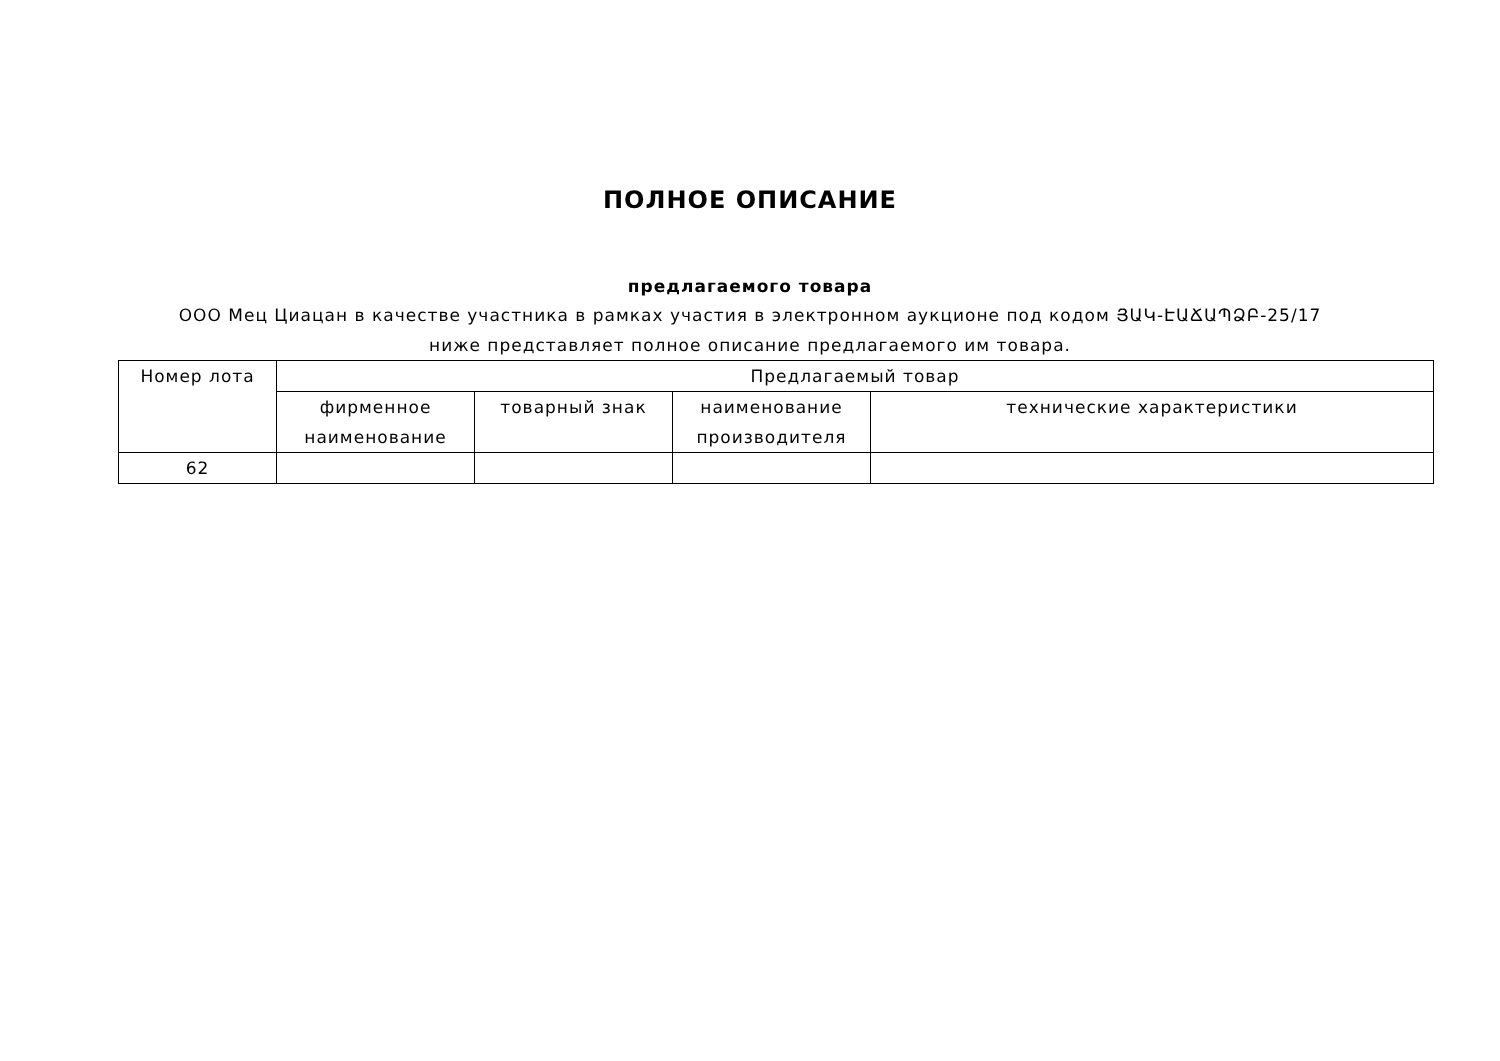ПОЛНОЕ ОПИСАНИЕ
предлагаемого товара
ООО Мец Циацан в качестве участника в рамках участия в электронном аукционе под кодом ՅԱԿ-ԷԱՃԱՊՁԲ-25/17 ниже представляет полное описание предлагаемого им товара.
| Номер лота | Предлагаемый товар | | | |
| --- | --- | --- | --- | --- |
| | фирменное наименование | товарный знак | наименование производителя | технические характеристики |
| 62 | | | | |